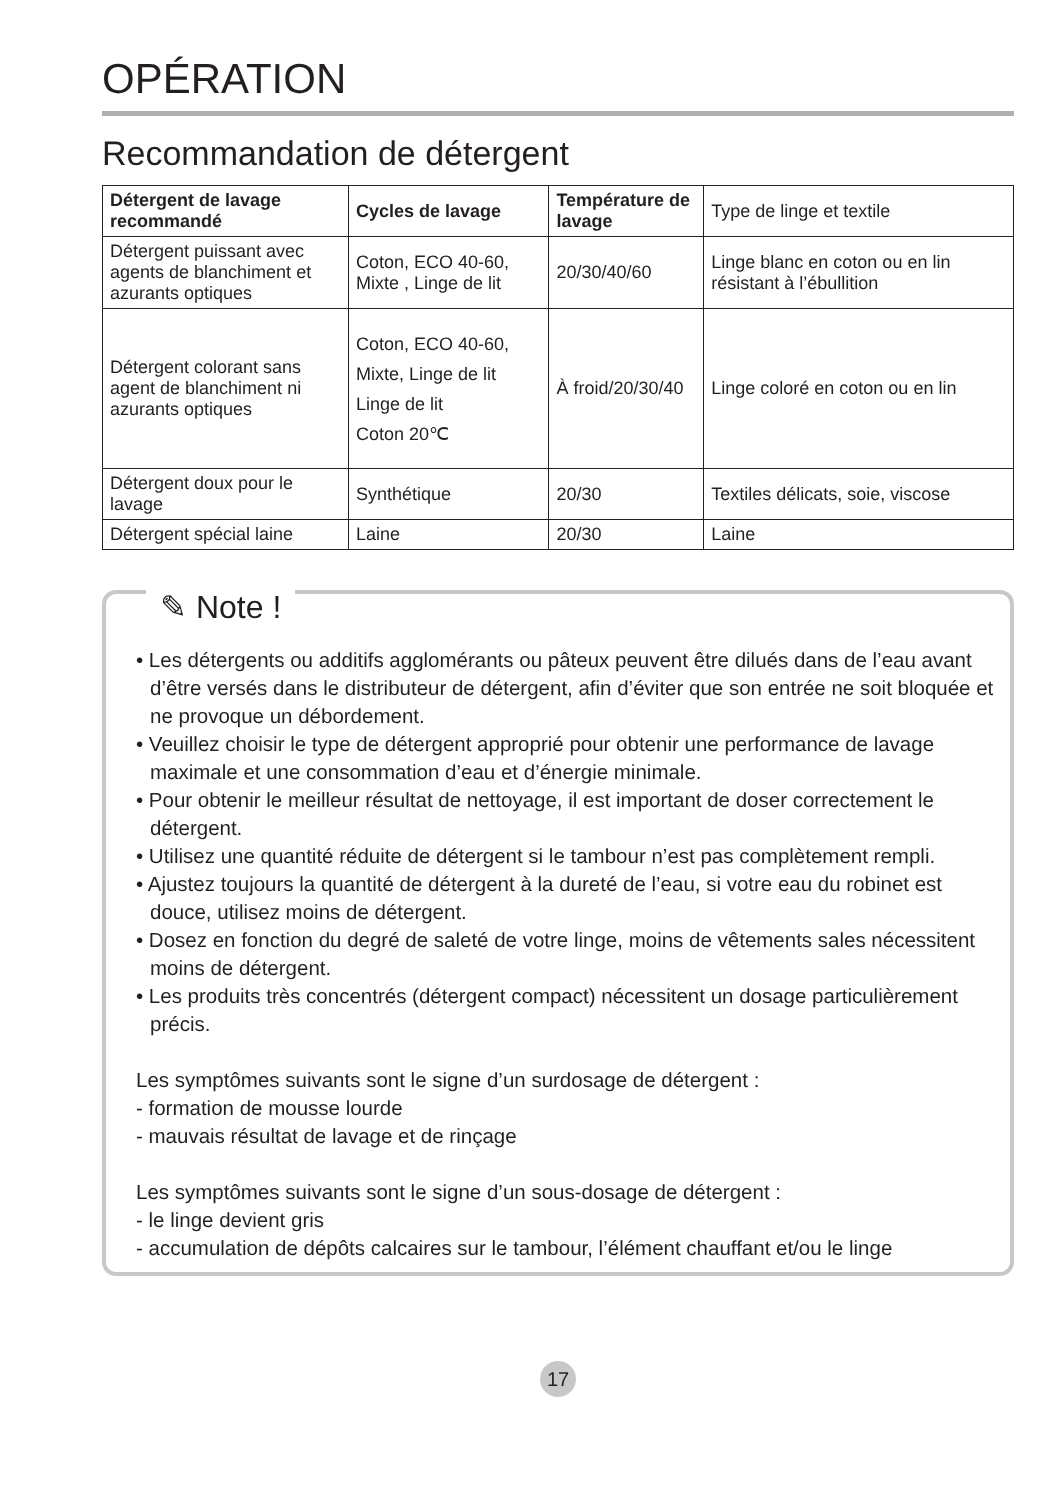OPÉRATION
Recommandation de détergent
| Détergent de lavage recommandé | Cycles de lavage | Température de lavage | Type de linge et textile |
| Détergent puissant avec agents de blanchiment et azurants optiques | Coton, ECO 40-60, Mixte , Linge de lit | 20/30/40/60 | Linge blanc en coton ou en lin résistant à l’ébullition |
| Détergent colorant sans agent de blanchiment ni azurants optiques | Coton, ECO 40-60, Mixte, Linge de lit Linge de lit Coton 20℃ | À froid/20/30/40 | Linge coloré en coton ou en lin |
| Détergent doux pour le lavage | Synthétique | 20/30 | Textiles délicats, soie, viscose |
| Détergent spécial laine | Laine | 20/30 | Laine |
✎ Note !
• Les détergents ou additifs agglomérants ou pâteux peuvent être dilués dans de l’eau avant d’être versés dans le distributeur de détergent, afin d’éviter que son entrée ne soit bloquée et ne provoque un débordement.
• Veuillez choisir le type de détergent approprié pour obtenir une performance de lavage maximale et une consommation d’eau et d’énergie minimale.
• Pour obtenir le meilleur résultat de nettoyage, il est important de doser correctement le détergent.
• Utilisez une quantité réduite de détergent si le tambour n’est pas complètement rempli.
• Ajustez toujours la quantité de détergent à la dureté de l’eau, si votre eau du robinet est douce, utilisez moins de détergent.
• Dosez en fonction du degré de saleté de votre linge, moins de vêtements sales nécessitent moins de détergent.
• Les produits très concentrés (détergent compact) nécessitent un dosage particulièrement précis.
Les symptômes suivants sont le signe d’un surdosage de détergent :
- formation de mousse lourde
- mauvais résultat de lavage et de rinçage
Les symptômes suivants sont le signe d’un sous-dosage de détergent :
- le linge devient gris
- accumulation de dépôts calcaires sur le tambour, l’élément chauffant et/ou le linge
17